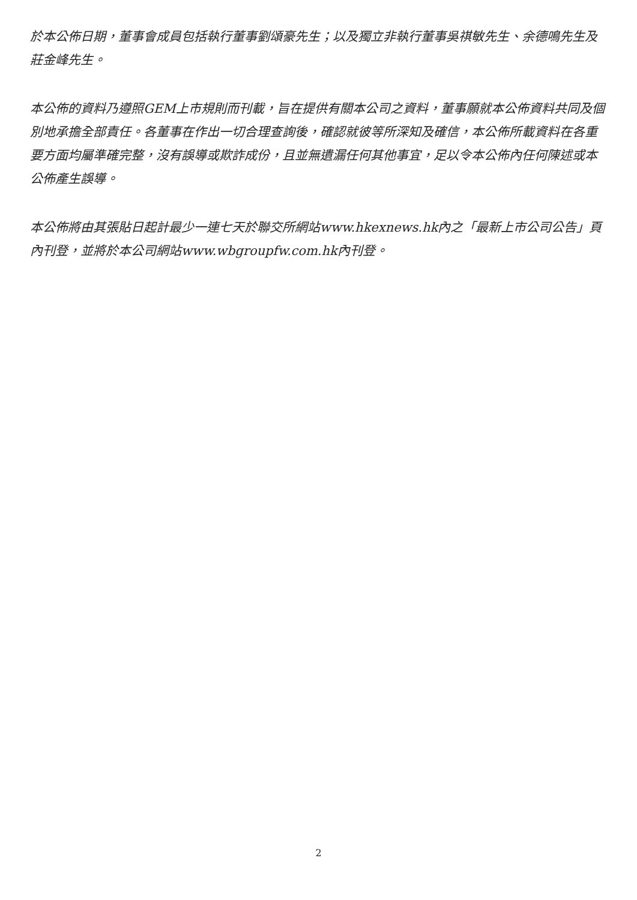於本公佈日期，董事會成員包括執行董事劉頌豪先生；以及獨立非執行董事吳祺敏先生、余德鳴先生及莊金峰先生。
本公佈的資料乃遵照GEM上市規則而刊載，旨在提供有關本公司之資料，董事願就本公佈資料共同及個別地承擔全部責任。各董事在作出一切合理查詢後，確認就彼等所深知及確信，本公佈所載資料在各重要方面均屬準確完整，沒有誤導或欺詐成份，且並無遺漏任何其他事宜，足以令本公佈內任何陳述或本公佈產生誤導。
本公佈將由其張貼日起計最少一連七天於聯交所網站www.hkexnews.hk內之「最新上市公司公告」頁內刊登，並將於本公司網站www.wbgroupfw.com.hk內刊登。
2